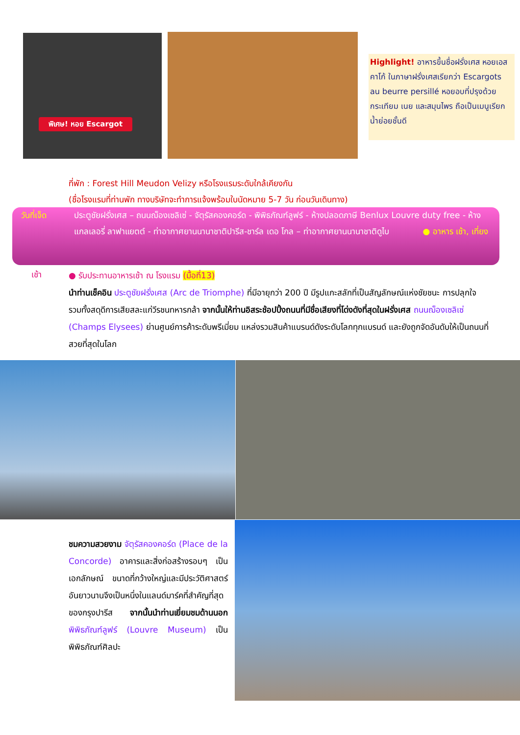พิเศษ! หอย Escargot
Highlight! อาหารขึ้นชื่อฝรั่งเศส หอยเอสคาโก้ ในภาษาฝรั่งเศสเรียกว่า Escargots au beurre persillé หอยอบที่ปรุงด้วยกระเทียม เนย และสมุนไพร ถือเป็นเมนูเรียกน้ำย่อยชั้นดี
ที่พัก : Forest Hill Meudon Velizy หรือโรงแรมระดับใกล้เคียงกัน
(ชื่อโรงแรมที่ท่านพัก ทางบริษัทจะทำการแจ้งพร้อมใบนัดหมาย 5-7 วัน ก่อนวันเดินทาง)
วันที่เจ็ด ประตูชัยฝรั่งเศส – ถนนฌ็องเซลิเซ่ - จัตุรัสคองคอร์ด - พิพิธภัณฑ์ลูฟร์ - ห้างปลอดภาษี Benlux Louvre duty free - ห้างแกลเลอรี่ ลาฟาแยตต์ - ท่าอากาศยานนานาชาติปารีส-ชาร์ล เดอ โกล – ท่าอากาศยานนานาชาติดูไบ ● อาหาร เช้า, เที่ยง
เช้า
● รับประทานอาหารเช้า ณ โรงแรม (มื้อที่13)
นำท่านเช็คอิน ประตูชัยฝรั่งเศส (Arc de Triomphe) ที่มีอายุกว่า 200 ปี มีรูปแกะสลักที่เป็นสัญลักษณ์แห่งชัยชนะ การปลุกใจ รวมทั้งสดุดีการเสียสละแก่วีรชนทหารกล้า จากนั้นให้ท่านอิสระช้อปปิ้งถนนที่มีชื่อเสียงที่โด่งดังที่สุดในฝรั่งเศส ถนนฌ็องเซลิเซ่ (Champs Elysees) ย่านศูนย์การค้าระดับพรีเมี่ยม แหล่งรวมสินค้าแบรนด์ดังระดับโลกทุกแบรนด์ และยังถูกจัดอันดับให้เป็นถนนที่สวยที่สุดในโลก
ชมความสวยงาม จัตุรัสคองคอร์ด (Place de la Concorde) อาคารและสิ่งก่อสร้างรอบๆ เป็นเอกลักษณ์ ขนาดที่กว้างใหญ่และมีประวัติศาสตร์อันยาวนานจึงเป็นหนึ่งในแลนด์มาร์คที่สำคัญที่สุดของกรุงปารีส จากนั้นนำท่านเยี่ยมชมด้านนอก พิพิธภัณฑ์ลูฟร์ (Louvre Museum) เป็นพิพิธภัณฑ์ศิลปะ